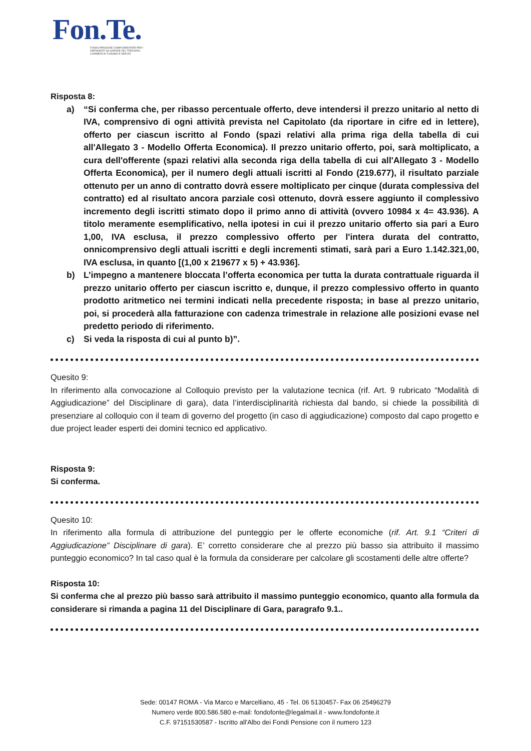Fon.Te.
FONDO PENSIONE COMPLEMENTARE PER I
DIPENDENTI DA AZIENDE DEL TERZIARIO
COMMERCIO TURISMO E SERVIZI
Risposta 8:
a) “Si conferma che, per ribasso percentuale offerto, deve intendersi il prezzo unitario al netto di IVA, comprensivo di ogni attività prevista nel Capitolato (da riportare in cifre ed in lettere), offerto per ciascun iscritto al Fondo (spazi relativi alla prima riga della tabella di cui all'Allegato 3 - Modello Offerta Economica). Il prezzo unitario offerto, poi, sarà moltiplicato, a cura dell'offerente (spazi relativi alla seconda riga della tabella di cui all'Allegato 3 - Modello Offerta Economica), per il numero degli attuali iscritti al Fondo (219.677), il risultato parziale ottenuto per un anno di contratto dovrà essere moltiplicato per cinque (durata complessiva del contratto) ed al risultato ancora parziale così ottenuto, dovrà essere aggiunto il complessivo incremento degli iscritti stimato dopo il primo anno di attività (ovvero 10984 x 4= 43.936). A titolo meramente esemplificativo, nella ipotesi in cui il prezzo unitario offerto sia pari a Euro 1,00, IVA esclusa, il prezzo complessivo offerto per l'intera durata del contratto, onnicomprensivo degli attuali iscritti e degli incrementi stimati, sarà pari a Euro 1.142.321,00, IVA esclusa, in quanto [(1,00 x 219677 x 5) + 43.936].
b) L’impegno a mantenere bloccata l’offerta economica per tutta la durata contrattuale riguarda il prezzo unitario offerto per ciascun iscritto e, dunque, il prezzo complessivo offerto in quanto prodotto aritmetico nei termini indicati nella precedente risposta; in base al prezzo unitario, poi, si procederà alla fatturazione con cadenza trimestrale in relazione alle posizioni evase nel predetto periodo di riferimento.
c) Si veda la risposta di cui al punto b)”.
Quesito 9:
In riferimento alla convocazione al Colloquio previsto per la valutazione tecnica (rif. Art. 9 rubricato “Modalità di Aggiudicazione” del Disciplinare di gara), data l’interdisciplinarità richiesta dal bando, si chiede la possibilità di presenziare al colloquio con il team di governo del progetto (in caso di aggiudicazione) composto dal capo progetto e due project leader esperti dei domini tecnico ed applicativo.
Risposta 9:
Si conferma.
Quesito 10:
In riferimento alla formula di attribuzione del punteggio per le offerte economiche (rif. Art. 9.1 “Criteri di Aggiudicazione” Disciplinare di gara). E’ corretto considerare che al prezzo più basso sia attribuito il massimo punteggio economico? In tal caso qual è la formula da considerare per calcolare gli scostamenti delle altre offerte?
Risposta 10:
Si conferma che al prezzo più basso sarà attribuito il massimo punteggio economico, quanto alla formula da considerare si rimanda a pagina 11 del Disciplinare di Gara, paragrafo 9.1..
Sede: 00147 ROMA - Via Marco e Marcelliano, 45 - Tel. 06 5130457- Fax 06 25496279
Numero verde 800.586.580 e-mail: fondofonte@legalmail.it - www.fondofonte.it
C.F. 97151530587 - Iscritto all'Albo dei Fondi Pensione con il numero 123